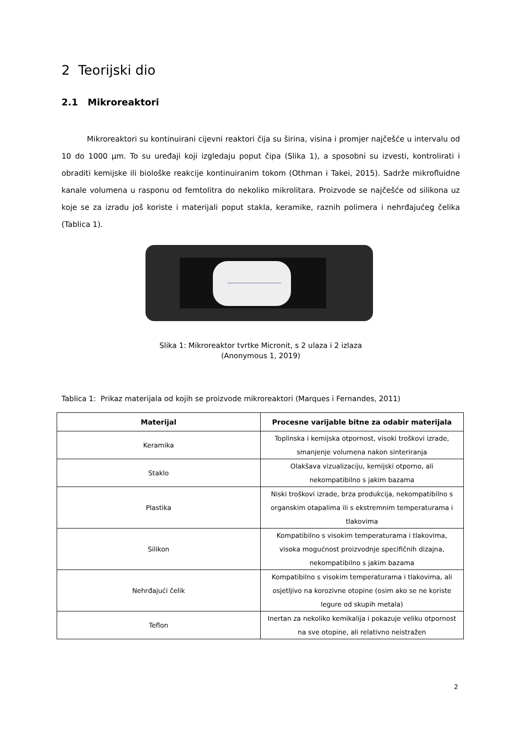2 Teorijski dio
2.1 Mikroreaktori
Mikroreaktori su kontinuirani cijevni reaktori čija su širina, visina i promjer najčešće u intervalu od 10 do 1000 µm. To su uređaji koji izgledaju poput čipa (Slika 1), a sposobni su izvesti, kontrolirati i obraditi kemijske ili biološke reakcije kontinuiranim tokom (Othman i Takei, 2015). Sadrže mikrofluidne kanale volumena u rasponu od femtolitra do nekoliko mikrolitara. Proizvode se najčešće od silikona uz koje se za izradu još koriste i materijali poput stakla, keramike, raznih polimera i nehrđajućeg čelika (Tablica 1).
Slika 1: Mikroreaktor tvrtke Micronit, s 2 ulaza i 2 izlaza
(Anonymous 1, 2019)
Tablica 1: Prikaz materijala od kojih se proizvode mikroreaktori (Marques i Fernandes, 2011)
| Materijal | Procesne varijable bitne za odabir materijala |
| --- | --- |
| Keramika | Toplinska i kemijska otpornost, visoki troškovi izrade, smanjenje volumena nakon sinteriranja |
| Staklo | Olakšava vizualizaciju, kemijski otporno, ali nekompatibilno s jakim bazama |
| Plastika | Niski troškovi izrade, brza produkcija, nekompatibilno s organskim otapalima ili s ekstremnim temperaturama i tlakovima |
| Silikon | Kompatibilno s visokim temperaturama i tlakovima, visoka mogućnost proizvodnje specifičnih dizajna, nekompatibilno s jakim bazama |
| Nehrđajući čelik | Kompatibilno s visokim temperaturama i tlakovima, ali osjetljivo na korozivne otopine (osim ako se ne koriste legure od skupih metala) |
| Teflon | Inertan za nekoliko kemikalija i pokazuje veliku otpornost na sve otopine, ali relativno neistražen |
2